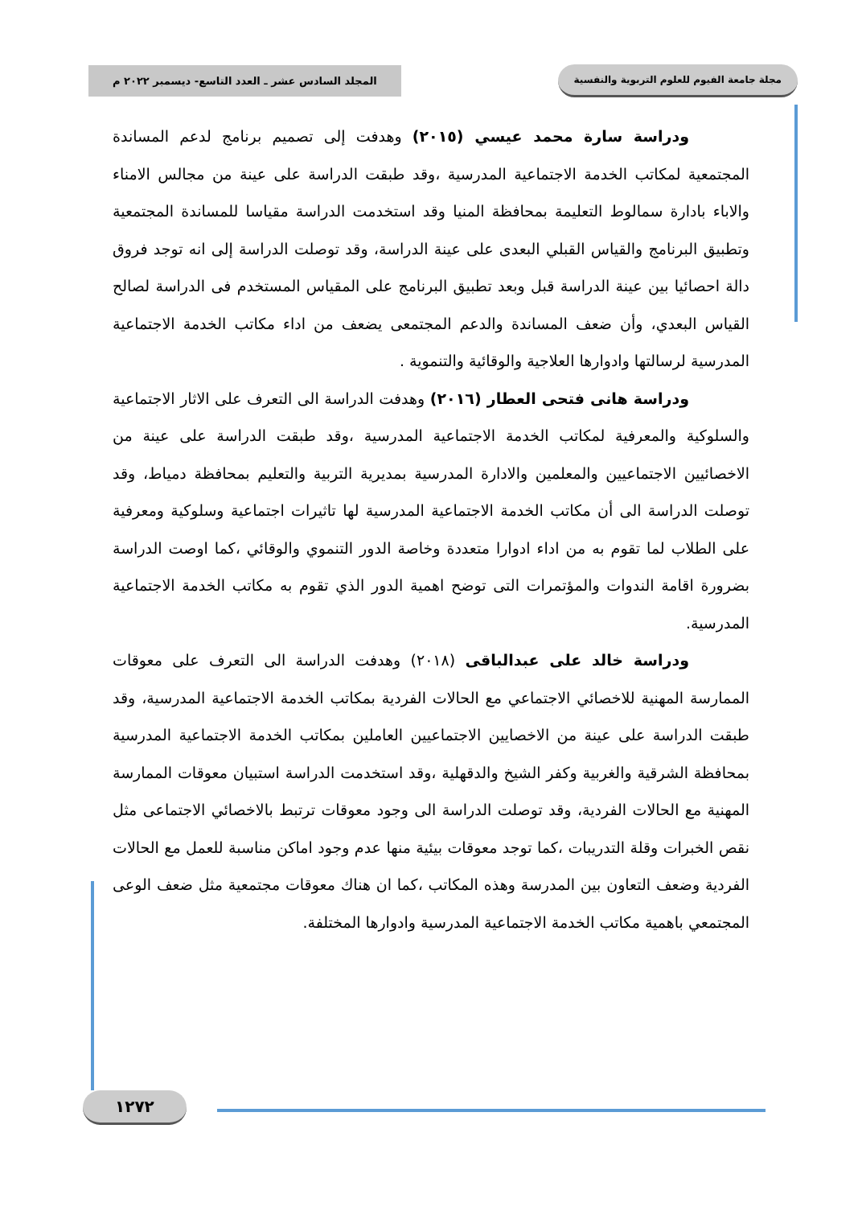مجلة جامعة الفيوم للعلوم التربوية والنفسية
المجلد السادس عشر ـ العدد التاسع- ديسمبر ٢٠٢٢ م
ودراسة سارة محمد عيسي (٢٠١٥) وهدفت إلى تصميم برنامج لدعم المساندة المجتمعية لمكاتب الخدمة الاجتماعية المدرسية ،وقد طبقت الدراسة على عينة من مجالس الامناء والاباء بادارة سمالوط التعليمة بمحافظة المنيا وقد استخدمت الدراسة مقياسا للمساندة المجتمعية وتطبيق البرنامج والقياس القبلي البعدى على عينة الدراسة، وقد توصلت الدراسة إلى انه توجد فروق دالة احصائيا بين عينة الدراسة قبل وبعد تطبيق البرنامج على المقياس المستخدم فى الدراسة لصالح القياس البعدي، وأن ضعف المساندة والدعم المجتمعى يضعف من اداء مكاتب الخدمة الاجتماعية المدرسية لرسالتها وادوارها العلاجية والوقائية والتنموية .
ودراسة هانى فتحى العطار (٢٠١٦) وهدفت الدراسة الى التعرف على الاثار الاجتماعية والسلوكية والمعرفية لمكاتب الخدمة الاجتماعية المدرسية ،وقد طبقت الدراسة على عينة من الاخصائيين الاجتماعيين والمعلمين والادارة المدرسية بمديرية التربية والتعليم بمحافظة دمياط، وقد توصلت الدراسة الى أن مكاتب الخدمة الاجتماعية المدرسية لها تاثيرات اجتماعية وسلوكية ومعرفية على الطلاب لما تقوم به من اداء ادوارا متعددة وخاصة الدور التنموي والوقائي ،كما اوصت الدراسة بضرورة اقامة الندوات والمؤتمرات التى توضح اهمية الدور الذي تقوم به مكاتب الخدمة الاجتماعية المدرسية.
ودراسة خالد على عبدالباقى (٢٠١٨) وهدفت الدراسة الى التعرف على معوقات الممارسة المهنية للاخصائي الاجتماعي مع الحالات الفردية بمكاتب الخدمة الاجتماعية المدرسية، وقد طبقت الدراسة على عينة من الاخصايين الاجتماعيين العاملين بمكاتب الخدمة الاجتماعية المدرسية بمحافظة الشرقية والغربية وكفر الشيخ والدقهلية ،وقد استخدمت الدراسة استبيان معوقات الممارسة المهنية مع الحالات الفردية، وقد توصلت الدراسة الى وجود معوقات ترتبط بالاخصائي الاجتماعى مثل نقص الخبرات وقلة التدريبات ،كما توجد معوقات بيئية منها عدم وجود اماكن مناسبة للعمل مع الحالات الفردية وضعف التعاون بين المدرسة وهذه المكاتب ،كما ان هناك معوقات مجتمعية مثل ضعف الوعى المجتمعي باهمية مكاتب الخدمة الاجتماعية المدرسية وادوارها المختلفة.
١٢٧٢